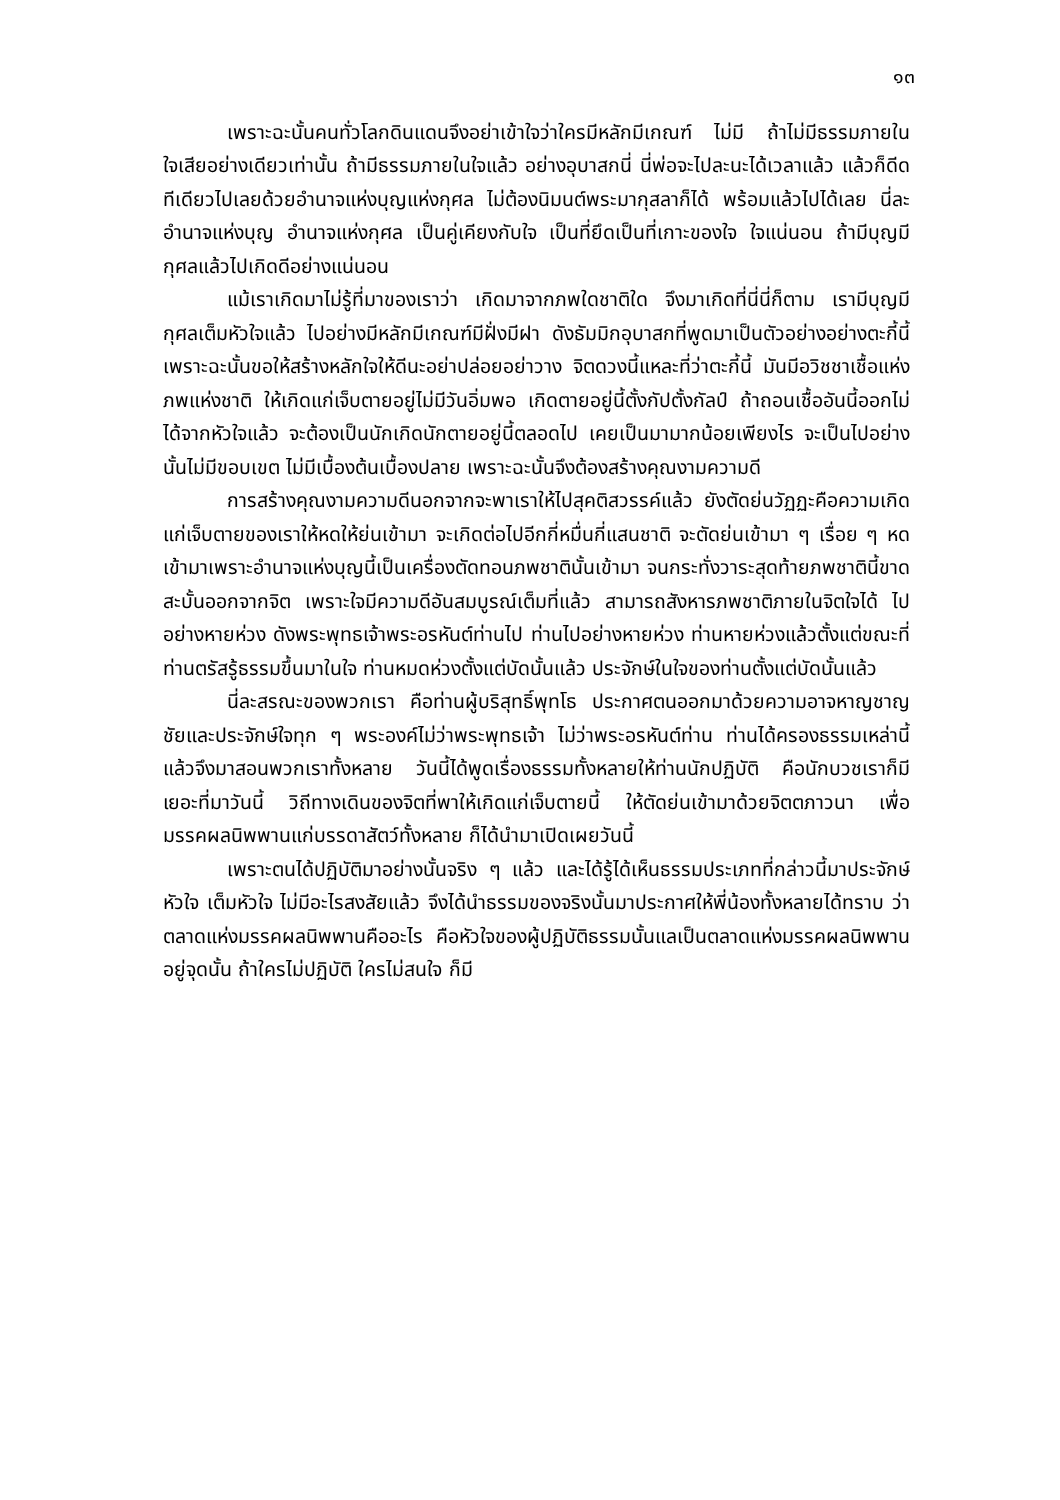๑๓
เพราะฉะนั้นคนทั่วโลกดินแดนจึงอย่าเข้าใจว่าใครมีหลักมีเกณฑ์ ไม่มี ถ้าไม่มีธรรมภายในใจเสียอย่างเดียวเท่านั้น ถ้ามีธรรมภายในใจแล้ว อย่างอุบาสกนี่ นี่พ่อจะไปละนะได้เวลาแล้ว แล้วก็ดีดทีเดียวไปเลยด้วยอำนาจแห่งบุญแห่งกุศล ไม่ต้องนิมนต์พระมากุสลาก็ได้ พร้อมแล้วไปได้เลย นี่ละอำนาจแห่งบุญ อำนาจแห่งกุศล เป็นคู่เคียงกับใจ เป็นที่ยึดเป็นที่เกาะของใจ ใจแน่นอน ถ้ามีบุญมีกุศลแล้วไปเกิดดีอย่างแน่นอน
แม้เราเกิดมาไม่รู้ที่มาของเราว่า เกิดมาจากภพใดชาติใด จึงมาเกิดที่นี่นี่ก็ตาม เรามีบุญมีกุศลเต็มหัวใจแล้ว ไปอย่างมีหลักมีเกณฑ์มีฝั่งมีฝา ดังธัมมิกอุบาสกที่พูดมาเป็นตัวอย่างอย่างตะกี้นี้ เพราะฉะนั้นขอให้สร้างหลักใจให้ดีนะอย่าปล่อยอย่าวาง จิตดวงนี้แหละที่ว่าตะกี้นี้ มันมีอวิชชาเชื้อแห่งภพแห่งชาติ ให้เกิดแก่เจ็บตายอยู่ไม่มีวันอิ่มพอ เกิดตายอยู่นี้ตั้งกัปตั้งกัลป์ ถ้าถอนเชื้ออันนี้ออกไม่ได้จากหัวใจแล้ว จะต้องเป็นนักเกิดนักตายอยู่นี้ตลอดไป เคยเป็นมามากน้อยเพียงไร จะเป็นไปอย่างนั้นไม่มีขอบเขต ไม่มีเบื้องต้นเบื้องปลาย เพราะฉะนั้นจึงต้องสร้างคุณงามความดี
การสร้างคุณงามความดีนอกจากจะพาเราให้ไปสุคติสวรรค์แล้ว ยังตัดย่นวัฏฏะคือความเกิดแก่เจ็บตายของเราให้หดให้ย่นเข้ามา จะเกิดต่อไปอีกกี่หมื่นกี่แสนชาติ จะตัดย่นเข้ามา ๆ เรื่อย ๆ หดเข้ามาเพราะอำนาจแห่งบุญนี้เป็นเครื่องตัดทอนภพชาตินั้นเข้ามา จนกระทั่งวาระสุดท้ายภพชาตินี้ขาดสะบั้นออกจากจิต เพราะใจมีความดีอันสมบูรณ์เต็มที่แล้ว สามารถสังหารภพชาติภายในจิตใจได้ ไปอย่างหายห่วง ดังพระพุทธเจ้าพระอรหันต์ท่านไป ท่านไปอย่างหายห่วง ท่านหายห่วงแล้วตั้งแต่ขณะที่ท่านตรัสรู้ธรรมขึ้นมาในใจ ท่านหมดห่วงตั้งแต่บัดนั้นแล้ว ประจักษ์ในใจของท่านตั้งแต่บัดนั้นแล้ว
นี่ละสรณะของพวกเรา คือท่านผู้บริสุทธิ์พุทโธ ประกาศตนออกมาด้วยความอาจหาญชาญชัยและประจักษ์ใจทุก ๆ พระองค์ไม่ว่าพระพุทธเจ้า ไม่ว่าพระอรหันต์ท่าน ท่านได้ครองธรรมเหล่านี้แล้วจึงมาสอนพวกเราทั้งหลาย วันนี้ได้พูดเรื่องธรรมทั้งหลายให้ท่านนักปฏิบัติ คือนักบวชเราก็มีเยอะที่มาวันนี้ วิถีทางเดินของจิตที่พาให้เกิดแก่เจ็บตายนี้ ให้ตัดย่นเข้ามาด้วยจิตตภาวนา เพื่อมรรคผลนิพพานแก่บรรดาสัตว์ทั้งหลาย ก็ได้นำมาเปิดเผยวันนี้
เพราะตนได้ปฏิบัติมาอย่างนั้นจริง ๆ แล้ว และได้รู้ได้เห็นธรรมประเภทที่กล่าวนี้มาประจักษ์หัวใจ เต็มหัวใจ ไม่มีอะไรสงสัยแล้ว จึงได้นำธรรมของจริงนั้นมาประกาศให้พี่น้องทั้งหลายได้ทราบ ว่าตลาดแห่งมรรคผลนิพพานคืออะไร คือหัวใจของผู้ปฏิบัติธรรมนั้นแลเป็นตลาดแห่งมรรคผลนิพพานอยู่จุดนั้น ถ้าใครไม่ปฏิบัติ ใครไม่สนใจ ก็มี